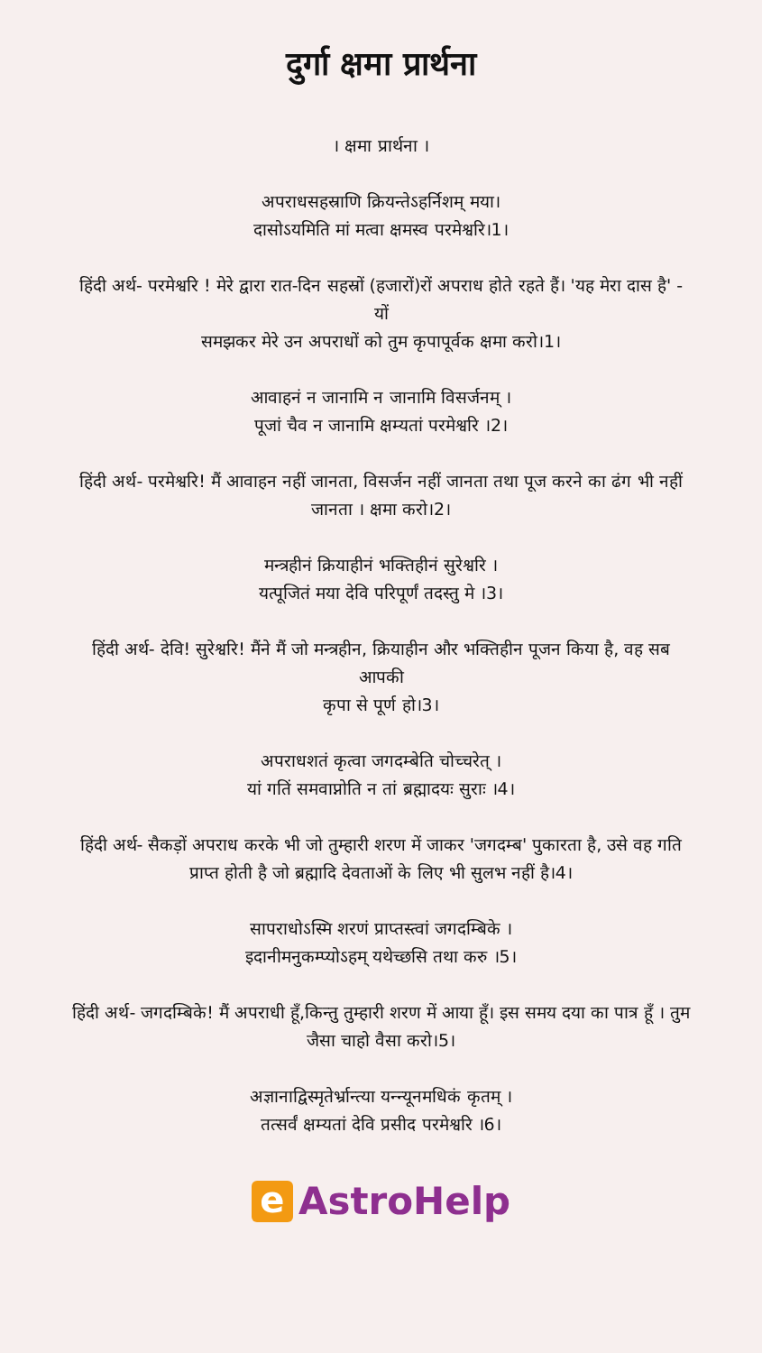दुर्गा क्षमा प्रार्थना
। क्षमा प्रार्थना ।
अपराधसहस्राणि क्रियन्तेऽहर्निशम् मया।
दासोऽयमिति मां मत्वा क्षमस्व परमेश्वरि।1।
हिंदी अर्थ- परमेश्वरि ! मेरे द्वारा रात-दिन सहस्रों (हजारों)रों अपराध होते रहते हैं। 'यह मेरा दास है' - यों
समझकर मेरे उन अपराधों को तुम कृपापूर्वक क्षमा करो।1।
आवाहनं न जानामि न जानामि विसर्जनम् ।
पूजां चैव न जानामि क्षम्यतां परमेश्वरि ।2।
हिंदी अर्थ- परमेश्वरि! मैं आवाहन नहीं जानता, विसर्जन नहीं जानता तथा पूज करने का ढंग भी नहीं
जानता । क्षमा करो।2।
मन्त्रहीनं क्रियाहीनं भक्तिहीनं सुरेश्वरि ।
यत्पूजितं मया देवि परिपूर्णं तदस्तु मे ।3।
हिंदी अर्थ- देवि! सुरेश्वरि! मैंने मैं जो मन्त्रहीन, क्रियाहीन और भक्तिहीन पूजन किया है, वह सब आपकी
कृपा से पूर्ण हो।3।
अपराधशतं कृत्वा जगदम्बेति चोच्चरेत् ।
यां गतिं समवाप्नोति न तां ब्रह्मादयः सुराः ।4।
हिंदी अर्थ- सैकड़ों अपराध करके भी जो तुम्हारी शरण में जाकर 'जगदम्ब' पुकारता है, उसे वह गति
प्राप्त होती है जो ब्रह्मादि देवताओं के लिए भी सुलभ नहीं है।4।
सापराधोऽस्मि शरणं प्राप्तस्त्वां जगदम्बिके ।
इदानीमनुकम्प्योऽहम् यथेच्छसि तथा करु ।5।
हिंदी अर्थ- जगदम्बिके! मैं अपराधी हूँ,किन्तु तुम्हारी शरण में आया हूँ। इस समय दया का पात्र हूँ । तुम
जैसा चाहो वैसा करो।5।
अज्ञानाद्विस्मृतेर्भ्रान्त्या यन्न्यूनमधिकं कृतम् ।
तत्सर्वं क्षम्यतां देवि प्रसीद परमेश्वरि ।6।
e AstroHelp